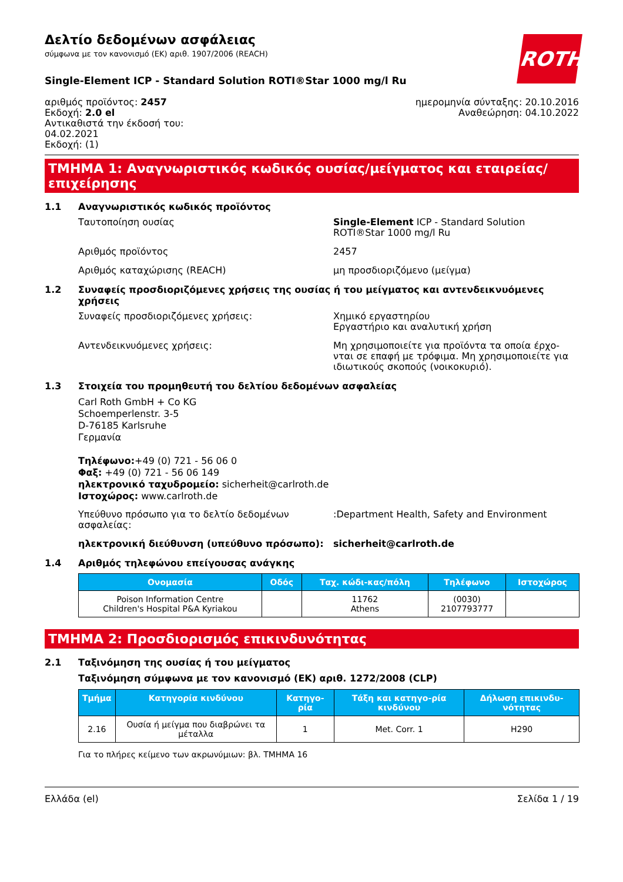ROTH
Δελτίο δεδομένων ασφάλειας
σύμφωνα με τον κανονισμό (ΕΚ) αριθ. 1907/2006 (REACH)
Single-Element ICP - Standard Solution ROTI®Star 1000 mg/l Ru
αριθμός προϊόντος: 2457
Εκδοχή: 2.0 el
Αντικαθιστά την έκδοσή του:
04.02.2021
Εκδοχή: (1)
ημερομηνία σύνταξης: 20.10.2016
Αναθεώρηση: 04.10.2022
ΤΜΗΜΑ 1: Αναγνωριστικός κωδικός ουσίας/μείγματος και εταιρείας/επιχείρησης
1.1 Αναγνωριστικός κωδικός προϊόντος
Ταυτοποίηση ουσίας Single-Element ICP - Standard Solution ROTI®Star 1000 mg/l Ru
Αριθμός προϊόντος 2457
Αριθμός καταχώρισης (REACH) μη προσδιοριζόμενο (μείγμα)
1.2 Συναφείς προσδιοριζόμενες χρήσεις της ουσίας ή του μείγματος και αντενδεικνυόμενες χρήσεις
Συναφείς προσδιοριζόμενες χρήσεις: Χημικό εργαστηρίου
Εργαστήριο και αναλυτική χρήση
Αντενδεικνυόμενες χρήσεις: Μη χρησιμοποιείτε για προϊόντα τα οποία έρχο-νται σε επαφή με τρόφιμα. Μη χρησιμοποιείτε για ιδιωτικούς σκοπούς (νοικοκυριό).
1.3 Στοιχεία του προμηθευτή του δελτίου δεδομένων ασφαλείας
Carl Roth GmbH + Co KG
Schoemperlenstr. 3-5
D-76185 Karlsruhe
Γερμανία
Τηλέφωνο:+49 (0) 721 - 56 06 0
Φαξ: +49 (0) 721 - 56 06 149
ηλεκτρονικό ταχυδρομείο: sicherheit@carlroth.de
Ιστοχώρος: www.carlroth.de
Υπεύθυνο πρόσωπο για το δελτίο δεδομένων ασφαλείας:
:Department Health, Safety and Environment
ηλεκτρονική διεύθυνση (υπεύθυνο πρόσωπο): sicherheit@carlroth.de
1.4 Αριθμός τηλεφώνου επείγουσας ανάγκης
| Ονομασία | Οδός | Ταχ. κώδι-κας/πόλη | Τηλέφωνο | Ιστοχώρος |
| --- | --- | --- | --- | --- |
| Poison Information Centre Children's Hospital P&A Kyriakou | | 11762 Athens | (0030) 2107793777 | |
ΤΜΗΜΑ 2: Προσδιορισμός επικινδυνότητας
2.1 Ταξινόμηση της ουσίας ή του μείγματος
Ταξινόμηση σύμφωνα με τον κανονισμό (ΕΚ) αριθ. 1272/2008 (CLP)
| Τμήμα | Κατηγορία κινδύνου | Κατηγο-ρία | Τάξη και κατηγο-ρία κινδύνου | Δήλωση επικινδυ-νότητας |
| --- | --- | --- | --- | --- |
| 2.16 | Ουσία ή μείγμα που διαβρώνει τα μέταλλα | 1 | Met. Corr. 1 | H290 |
Για το πλήρες κείμενο των ακρωνύμιων: βλ. ΤΜΗΜΑ 16
Ελλάδα (el) Σελίδα 1 / 19